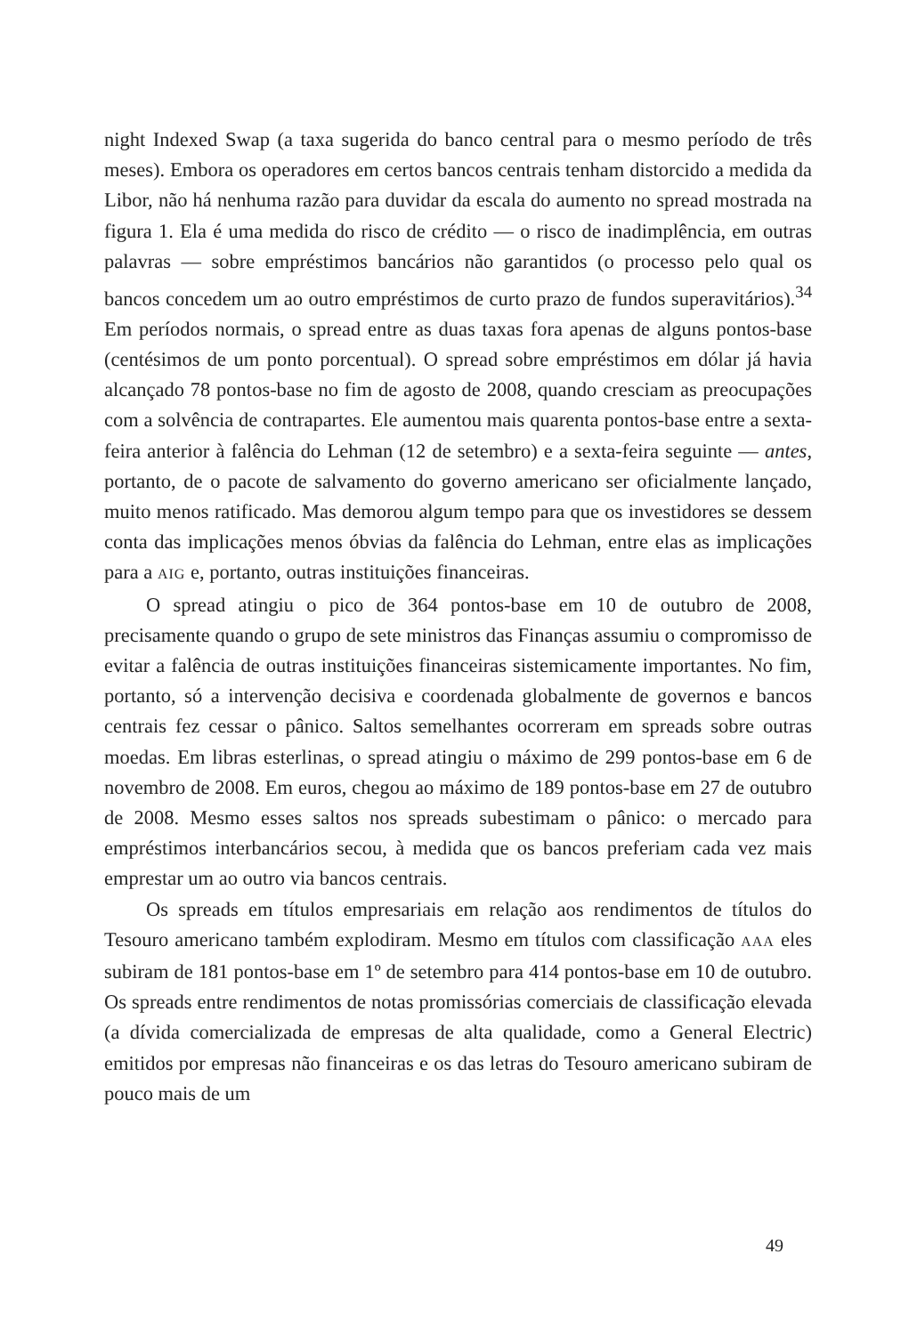night Indexed Swap (a taxa sugerida do banco central para o mesmo período de três meses). Embora os operadores em certos bancos centrais tenham distorcido a medida da Libor, não há nenhuma razão para duvidar da escala do aumento no spread mostrada na figura 1. Ela é uma medida do risco de crédito — o risco de inadimplência, em outras palavras — sobre empréstimos bancários não garantidos (o processo pelo qual os bancos concedem um ao outro empréstimos de curto prazo de fundos superavitários).<sup>34</sup> Em períodos normais, o spread entre as duas taxas fora apenas de alguns pontos-base (centésimos de um ponto porcentual). O spread sobre empréstimos em dólar já havia alcançado 78 pontos-base no fim de agosto de 2008, quando cresciam as preocupações com a solvência de contrapartes. Ele aumentou mais quarenta pontos-base entre a sexta-feira anterior à falência do Lehman (12 de setembro) e a sexta-feira seguinte — antes, portanto, de o pacote de salvamento do governo americano ser oficialmente lançado, muito menos ratificado. Mas demorou algum tempo para que os investidores se dessem conta das implicações menos óbvias da falência do Lehman, entre elas as implicações para a AIG e, portanto, outras instituições financeiras.
O spread atingiu o pico de 364 pontos-base em 10 de outubro de 2008, precisamente quando o grupo de sete ministros das Finanças assumiu o compromisso de evitar a falência de outras instituições financeiras sistemicamente importantes. No fim, portanto, só a intervenção decisiva e coordenada globalmente de governos e bancos centrais fez cessar o pânico. Saltos semelhantes ocorreram em spreads sobre outras moedas. Em libras esterlinas, o spread atingiu o máximo de 299 pontos-base em 6 de novembro de 2008. Em euros, chegou ao máximo de 189 pontos-base em 27 de outubro de 2008. Mesmo esses saltos nos spreads subestimam o pânico: o mercado para empréstimos interbancários secou, à medida que os bancos preferiam cada vez mais emprestar um ao outro via bancos centrais.
Os spreads em títulos empresariais em relação aos rendimentos de títulos do Tesouro americano também explodiram. Mesmo em títulos com classificação AAA eles subiram de 181 pontos-base em 1º de setembro para 414 pontos-base em 10 de outubro. Os spreads entre rendimentos de notas promissórias comerciais de classificação elevada (a dívida comercializada de empresas de alta qualidade, como a General Electric) emitidos por empresas não financeiras e os das letras do Tesouro americano subiram de pouco mais de um
49